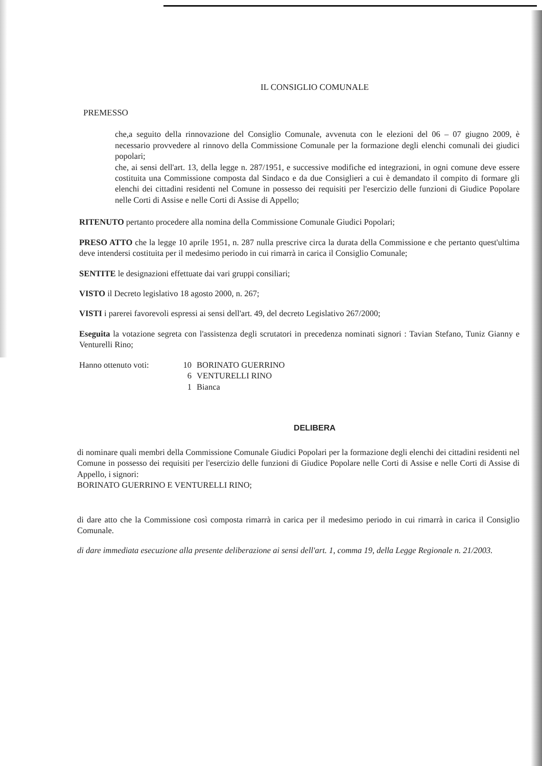IL CONSIGLIO COMUNALE
PREMESSO
che,a seguito della rinnovazione del Consiglio Comunale, avvenuta con le elezioni del 06 – 07 giugno 2009, è necessario provvedere al rinnovo della Commissione Comunale per la formazione degli elenchi comunali dei giudici popolari;
che, ai sensi dell'art. 13, della legge n. 287/1951, e successive modifiche ed integrazioni, in ogni comune deve essere costituita una Commissione composta dal Sindaco e da due Consiglieri a cui è demandato il compito di formare gli elenchi dei cittadini residenti nel Comune in possesso dei requisiti per l'esercizio delle funzioni di Giudice Popolare nelle Corti di Assise e nelle Corti di Assise di Appello;
RITENUTO pertanto procedere alla nomina della Commissione Comunale Giudici Popolari;
PRESO ATTO che la legge 10 aprile 1951, n. 287 nulla prescrive circa la durata della Commissione e che pertanto quest'ultima deve intendersi costituita per il medesimo periodo in cui rimarrà in carica il Consiglio Comunale;
SENTITE le designazioni effettuate dai vari gruppi consiliari;
VISTO il Decreto legislativo 18 agosto 2000, n. 267;
VISTI i parerei favorevoli espressi ai sensi dell'art. 49, del decreto Legislativo 267/2000;
Eseguita la votazione segreta con l'assistenza degli scrutatori in precedenza nominati signori : Tavian Stefano, Tuniz Gianny e Venturelli Rino;
Hanno ottenuto voti: 10 BORINATO GUERRINO 6 VENTURELLI RINO 1 Bianca
DELIBERA
di nominare quali membri della Commissione Comunale Giudici Popolari per la formazione degli elenchi dei cittadini residenti nel Comune in possesso dei requisiti per l'esercizio delle funzioni di Giudice Popolare nelle Corti di Assise e nelle Corti di Assise di Appello, i signori:
BORINATO GUERRINO E VENTURELLI RINO;
di dare atto che la Commissione così composta rimarrà in carica per il medesimo periodo in cui rimarrà in carica il Consiglio Comunale.
di dare immediata esecuzione alla presente deliberazione ai sensi dell'art. 1, comma 19, della Legge Regionale n. 21/2003.